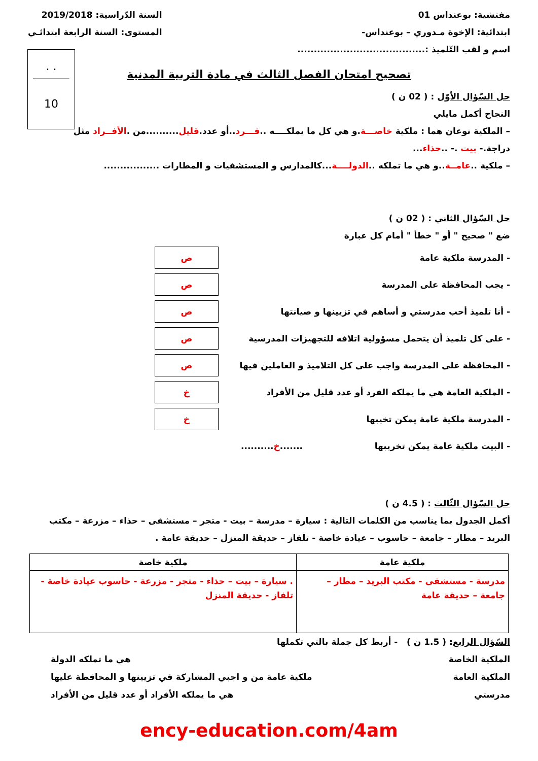مفتشية: بوعنداس 01
ابتدائية: الإخوة مـدوري – بوعنداس-
اسم و لقب التّلميذ :.......................................
السنة الدّراسية: 2019/2018
المستوى: السنة الرابعة ابتدائـي
. .
10
تصحيح امتحان الفصل الثالث في مادة التربية المدنية
حل السّؤال الأوّل : ( 02 ن )
النجاح أكمل مايلي
– الملكية نوعان هما : ملكية خاصـــة.و هي كل ما يملكــــه ..فـــرد..أو عدد.قليل..........من .الأفــراد مثل
دراجة.- بيت .- ..حذاء...
– ملكية ..عامــة..و هي ما تملكه ..الدولــــة...كالمدارس و المستشفيات و المطارات .................
حل السّؤال الثاني : ( 02 ن )
ضع " صحيح " أو " خطأ " أمام كل عبارة
- المدرسة ملكية عامة ص
- يجب المحافظة على المدرسة ص
- أنا تلميذ أحب مدرستي و أساهم في تزيينها و صيانتها ص
- على كل تلميذ أن يتحمل مسؤولية اتلافه للتجهيزات المدرسية ص
- المحافظة على المدرسة واجب على كل التلاميذ و العاملين فيها ص
- الملكية العامة هي ما يملكه الفرد أو عدد قليل من الأفراد خ
- المدرسة ملكية عامة يمكن تخيبها خ
- البيت ملكية عامة يمكن تخريبها.......خ..........
حل السّؤال الثّالث : ( 4.5 ن )
أكمل الجدول بما يناسب من الكلمات التالية : سيارة – مدرسة – بيت - متجر – مستشفى – حذاء – مزرعة – مكتب البريد – مطار – جامعة – حاسوب – عيادة خاصة - تلفاز – حديقة المنزل – حديقة عامة .
| ملكية عامة | ملكية خاصة |
| --- | --- |
| مدرسة - مستشفى - مكتب البريد – مطار – جامعة – حديقة عامة | . سيارة – بيت – حذاء - متجر - مزرعة - حاسوب عيادة خاصة - تلفاز - حديقة المنزل |
السّؤال الرابع: ( 1.5 ن ) - أربط كل جملة بالتي تكملها
الملكية الخاصة هي ما تملكه الدولة
الملكية العامة ملكية عامة من و اجبي المشاركة في تزيينها و المحافظة عليها
مدرستي هي ما يملكه الأفراد أو عدد قليل من الأفراد
ency-education.com/4am